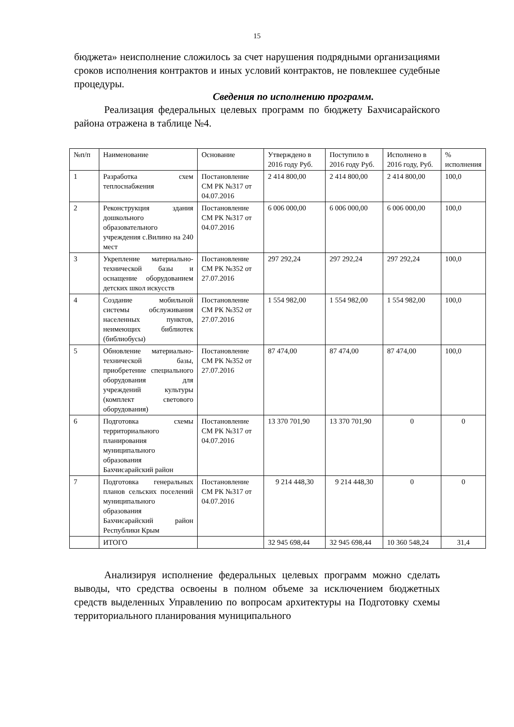15
бюджета» неисполнение сложилось за счет нарушения подрядными организациями сроков исполнения контрактов и иных условий контрактов, не повлекшее судебные процедуры.
Сведения по исполнению программ.
Реализация федеральных целевых программ по бюджету Бахчисарайского района отражена в таблице №4.
| №п/п | Наименование | Основание | Утверждено в 2016 году Руб. | Поступило в 2016 году Руб. | Исполнено в 2016 году, Руб. | % исполнения |
| 1 | Разработка схем теплоснабжения | Постановление СМ РК №317 от 04.07.2016 | 2 414 800,00 | 2 414 800,00 | 2 414 800,00 | 100,0 |
| 2 | Реконструкция здания дошкольного образовательного учреждения с.Вилино на 240 мест | Постановление СМ РК №317 от 04.07.2016 | 6 006 000,00 | 6 006 000,00 | 6 006 000,00 | 100,0 |
| 3 | Укрепление материально-технической базы и оснащение оборудованием детских школ искусств | Постановление СМ РК №352 от 27.07.2016 | 297 292,24 | 297 292,24 | 297 292,24 | 100,0 |
| 4 | Создание мобильной системы обслуживания населенных пунктов, неимеющих библиотек (библиобусы) | Постановление СМ РК №352 от 27.07.2016 | 1 554 982,00 | 1 554 982,00 | 1 554 982,00 | 100,0 |
| 5 | Обновление материально-технической базы, приобретение специального оборудования для учреждений культуры (комплект светового оборудования) | Постановление СМ РК №352 от 27.07.2016 | 87 474,00 | 87 474,00 | 87 474,00 | 100,0 |
| 6 | Подготовка схемы территориального планирования муниципального образования Бахчисарайский район | Постановление СМ РК №317 от 04.07.2016 | 13 370 701,90 | 13 370 701,90 | 0 | 0 |
| 7 | Подготовка генеральных планов сельских поселений муниципального образования Бахчисарайский район Республики Крым | Постановление СМ РК №317 от 04.07.2016 | 9 214 448,30 | 9 214 448,30 | 0 | 0 |
| | ИТОГО | | 32 945 698,44 | 32 945 698,44 | 10 360 548,24 | 31,4 |
Анализируя исполнение федеральных целевых программ можно сделать выводы, что средства освоены в полном объеме за исключением бюджетных средств выделенных Управлению по вопросам архитектуры на Подготовку схемы территориального планирования муниципального